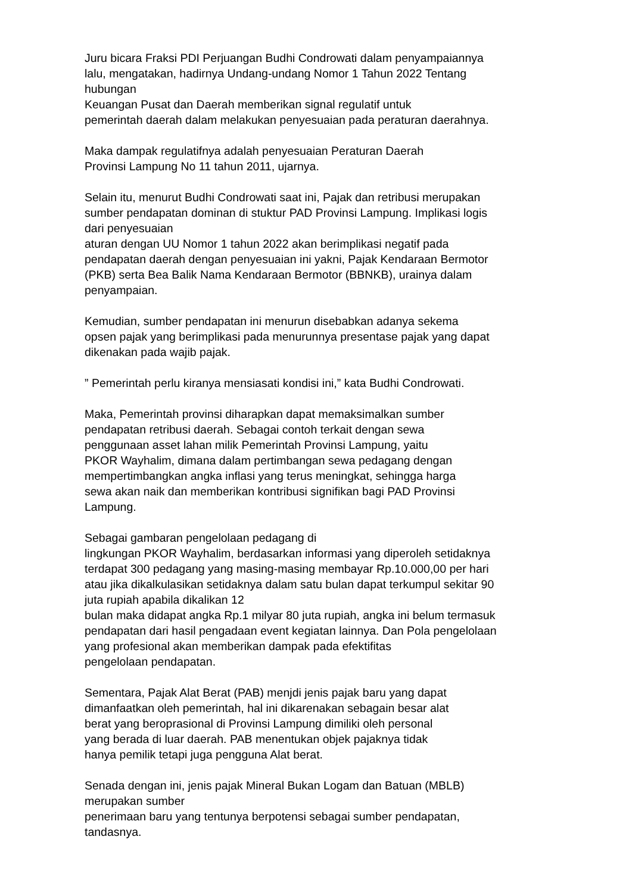Juru bicara Fraksi PDI Perjuangan Budhi Condrowati dalam penyampaiannya
lalu, mengatakan, hadirnya Undang-undang Nomor 1 Tahun 2022 Tentang
hubungan
Keuangan Pusat dan Daerah memberikan signal regulatif untuk
pemerintah daerah dalam melakukan penyesuaian pada peraturan daerahnya.
Maka dampak regulatifnya adalah penyesuaian Peraturan Daerah
Provinsi Lampung No 11 tahun 2011, ujarnya.
Selain itu, menurut Budhi Condrowati saat ini, Pajak dan retribusi merupakan
sumber pendapatan dominan di stuktur PAD Provinsi Lampung. Implikasi logis
dari penyesuaian
aturan dengan UU Nomor 1 tahun 2022 akan berimplikasi negatif pada
pendapatan daerah dengan penyesuaian ini yakni, Pajak Kendaraan Bermotor
(PKB) serta Bea Balik Nama Kendaraan Bermotor (BBNKB), urainya dalam
penyampaian.
Kemudian, sumber pendapatan ini menurun disebabkan adanya sekema
opsen pajak yang berimplikasi pada menurunnya presentase pajak yang dapat
dikenakan pada wajib pajak.
” Pemerintah perlu kiranya mensiasati kondisi ini,” kata Budhi Condrowati.
Maka, Pemerintah provinsi diharapkan dapat memaksimalkan sumber
pendapatan retribusi daerah. Sebagai contoh terkait dengan sewa
penggunaan asset lahan milik Pemerintah Provinsi Lampung, yaitu
PKOR Wayhalim, dimana dalam pertimbangan sewa pedagang dengan
mempertimbangkan angka inflasi yang terus meningkat, sehingga harga
sewa akan naik dan memberikan kontribusi signifikan bagi PAD Provinsi
Lampung.
Sebagai gambaran pengelolaan pedagang di
lingkungan PKOR Wayhalim, berdasarkan informasi yang diperoleh setidaknya
terdapat 300 pedagang yang masing-masing membayar Rp.10.000,00 per hari
atau jika dikalkulasikan setidaknya dalam satu bulan dapat terkumpul sekitar 90
juta rupiah apabila dikalikan 12
bulan maka didapat angka Rp.1 milyar 80 juta rupiah, angka ini belum termasuk
pendapatan dari hasil pengadaan event kegiatan lainnya. Dan Pola pengelolaan
yang profesional akan memberikan dampak pada efektifitas
pengelolaan pendapatan.
Sementara, Pajak Alat Berat (PAB) menjdi jenis pajak baru yang dapat
dimanfaatkan oleh pemerintah, hal ini dikarenakan sebagain besar alat
berat yang beroprasional di Provinsi Lampung dimiliki oleh personal
yang berada di luar daerah. PAB menentukan objek pajaknya tidak
hanya pemilik tetapi juga pengguna Alat berat.
Senada dengan ini, jenis pajak Mineral Bukan Logam dan Batuan (MBLB)
merupakan sumber
penerimaan baru yang tentunya berpotensi sebagai sumber pendapatan,
tandasnya.